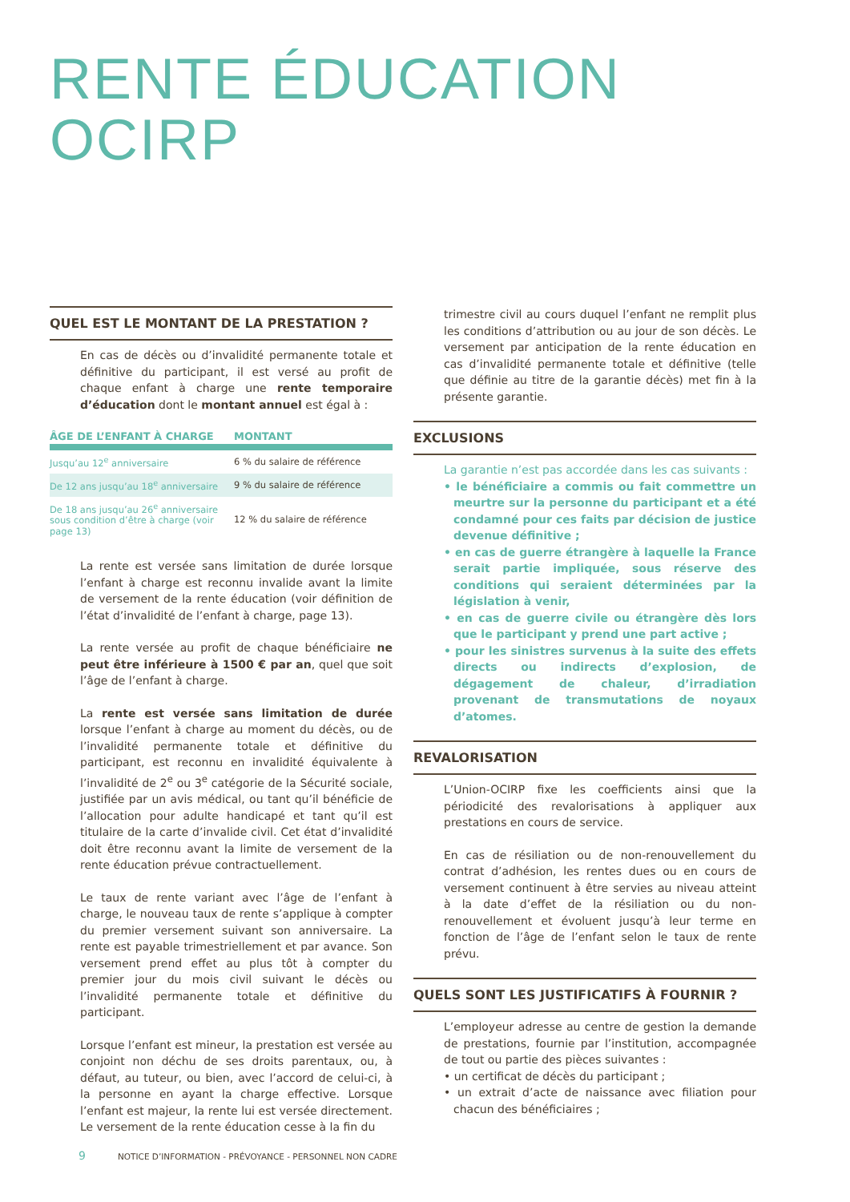RENTE ÉDUCATION
OCIRP
QUEL EST LE MONTANT DE LA PRESTATION ?
En cas de décès ou d’invalidité permanente totale et définitive du participant, il est versé au profit de chaque enfant à charge une rente temporaire d’éducation dont le montant annuel est égal à :
| ÂGE DE L’ENFANT À CHARGE | MONTANT |
| --- | --- |
| Jusqu’au 12<sup>e</sup> anniversaire | 6 % du salaire de référence |
| De 12 ans jusqu’au 18<sup>e</sup> anniversaire | 9 % du salaire de référence |
| De 18 ans jusqu’au 26<sup>e</sup> anniversaire sous condition d’être à charge (voir page 13) | 12 % du salaire de référence |
La rente est versée sans limitation de durée lorsque l’enfant à charge est reconnu invalide avant la limite de versement de la rente éducation (voir définition de l’état d’invalidité de l’enfant à charge, page 13).
La rente versée au profit de chaque bénéficiaire ne peut être inférieure à 1500 € par an, quel que soit l’âge de l’enfant à charge.
La rente est versée sans limitation de durée lorsque l’enfant à charge au moment du décès, ou de l’invalidité permanente totale et définitive du participant, est reconnu en invalidité équivalente à l’invalidité de 2<sup>e</sup> ou 3<sup>e</sup> catégorie de la Sécurité sociale, justifiée par un avis médical, ou tant qu’il bénéficie de l’allocation pour adulte handicapé et tant qu’il est titulaire de la carte d’invalide civil. Cet état d’invalidité doit être reconnu avant la limite de versement de la rente éducation prévue contractuellement.
Le taux de rente variant avec l’âge de l’enfant à charge, le nouveau taux de rente s’applique à compter du premier versement suivant son anniversaire. La rente est payable trimestriellement et par avance. Son versement prend effet au plus tôt à compter du premier jour du mois civil suivant le décès ou l’invalidité permanente totale et définitive du participant.
Lorsque l’enfant est mineur, la prestation est versée au conjoint non déchu de ses droits parentaux, ou, à défaut, au tuteur, ou bien, avec l’accord de celui-ci, à la personne en ayant la charge effective. Lorsque l’enfant est majeur, la rente lui est versée directement. Le versement de la rente éducation cesse à la fin du
trimestre civil au cours duquel l’enfant ne remplit plus les conditions d’attribution ou au jour de son décès. Le versement par anticipation de la rente éducation en cas d’invalidité permanente totale et définitive (telle que définie au titre de la garantie décès) met fin à la présente garantie.
EXCLUSIONS
La garantie n’est pas accordée dans les cas suivants :
• le bénéficiaire a commis ou fait commettre un meurtre sur la personne du participant et a été condamné pour ces faits par décision de justice devenue définitive ;
• en cas de guerre étrangère à laquelle la France serait partie impliquée, sous réserve des conditions qui seraient déterminées par la législation à venir,
• en cas de guerre civile ou étrangère dès lors que le participant y prend une part active ;
• pour les sinistres survenus à la suite des effets directs ou indirects d’explosion, de dégagement de chaleur, d’irradiation provenant de transmutations de noyaux d’atomes.
REVALORISATION
L’Union-OCIRP fixe les coefficients ainsi que la périodicité des revalorisations à appliquer aux prestations en cours de service.
En cas de résiliation ou de non-renouvellement du contrat d’adhésion, les rentes dues ou en cours de versement continuent à être servies au niveau atteint à la date d’effet de la résiliation ou du non-renouvellement et évoluent jusqu’à leur terme en fonction de l’âge de l’enfant selon le taux de rente prévu.
QUELS SONT LES JUSTIFICATIFS À FOURNIR ?
L’employeur adresse au centre de gestion la demande de prestations, fournie par l’institution, accompagnée de tout ou partie des pièces suivantes :
• un certificat de décès du participant ;
• un extrait d’acte de naissance avec filiation pour chacun des bénéficiaires ;
9 NOTICE D’INFORMATION - PRÉVOYANCE - PERSONNEL NON CADRE